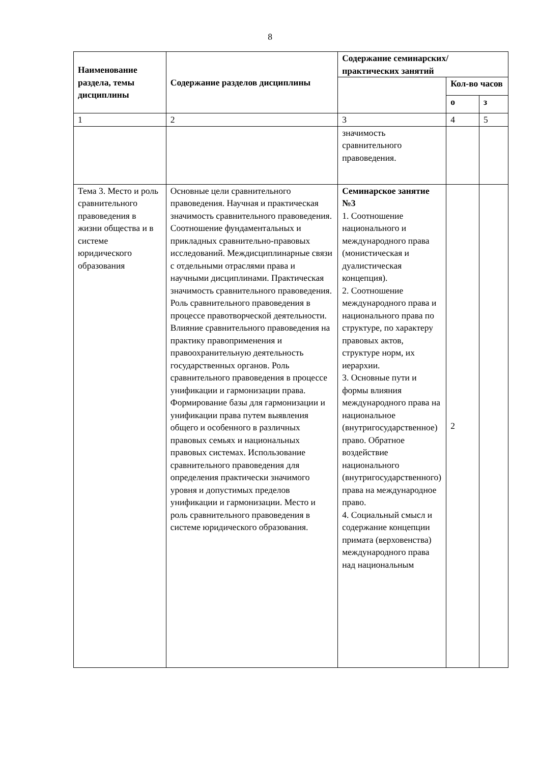8
| Наименование раздела, темы дисциплины | Содержание разделов дисциплины | Содержание семинарских/практических занятий | | |
| --- | --- | --- | --- | --- |
| | | | Кол-во часов | |
| | | | о | з |
| 1 | 2 | 3 | 4 | 5 |
| | | значимость сравнительного правоведения. | | |
| Тема 3. Место и роль сравнительного правоведения в жизни общества и в системе юридического образования | Основные цели сравнительного правоведения. Научная и практическая значимость сравнительного правоведения. Соотношение фундаментальных и прикладных сравнительно-правовых исследований. Междисциплинарные связи с отдельными отраслями права и научными дисциплинами. Практическая значимость сравнительного правоведения. Роль сравнительного правоведения в процессе правотворческой деятельности. Влияние сравнительного правоведения на практику правоприменения и правоохранительную деятельность государственных органов. Роль сравнительного правоведения в процессе унификации и гармонизации права. Формирование базы для гармонизации и унификации права путем выявления общего и особенного в различных правовых семьях и национальных правовых системах. Использование сравнительного правоведения для определения практически значимого уровня и допустимых пределов унификации и гармонизации. Место и роль сравнительного правоведения в системе юридического образования. | Семинарское занятие №3 1. Соотношение национального и международного права (монистическая и дуалистическая концепция). 2. Соотношение международного права и национального права по структуре, по характеру правовых актов, структуре норм, их иерархии. 3. Основные пути и формы влияния международного права на национальное (внутригосударственное) право. Обратное воздействие национального (внутригосударственного) права на международное право. 4. Социальный смысл и содержание концепции примата (верховенства) международного права над национальным | 2 | |